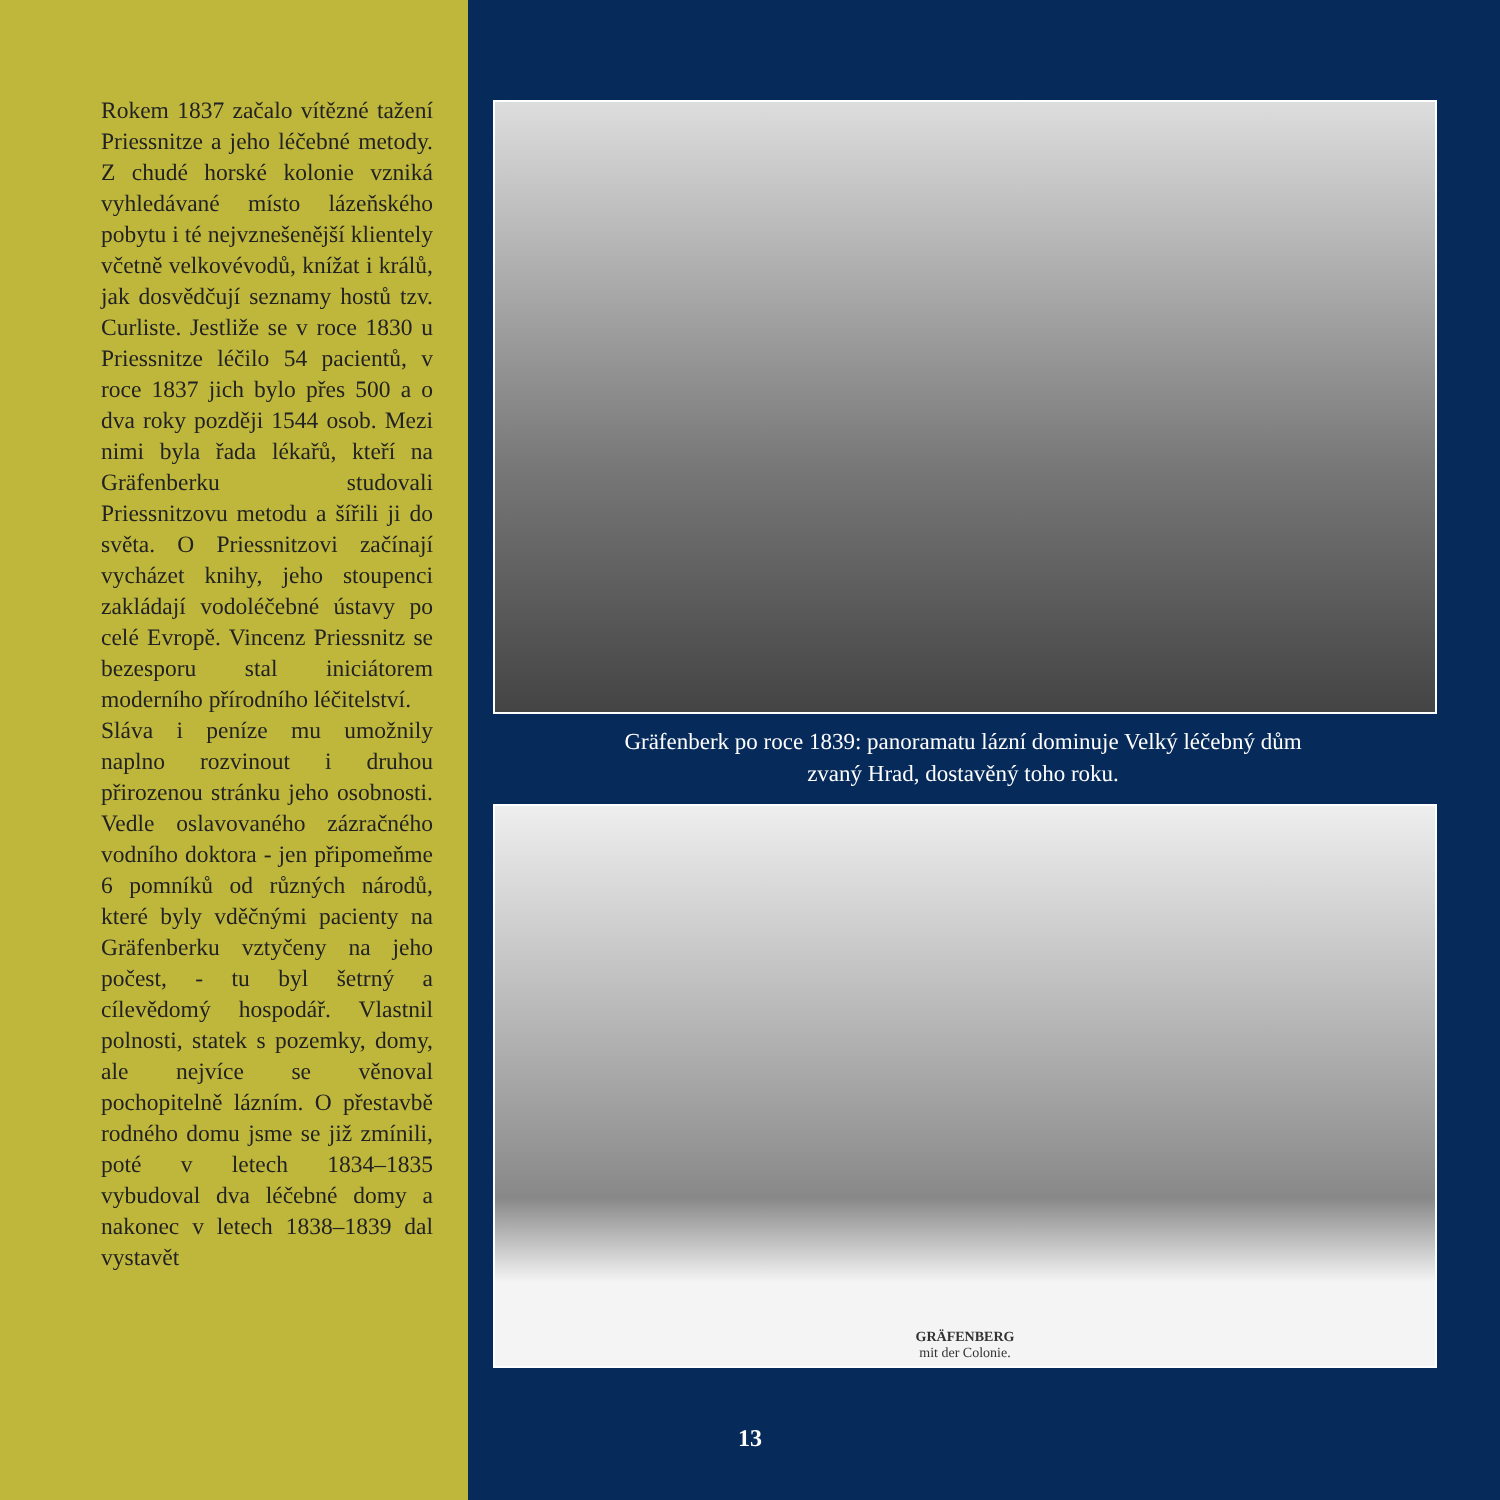Rokem 1837 začalo vítězné tažení Priessnitze a jeho léčebné metody. Z chudé horské kolonie vzniká vyhledávané místo lázeňského pobytu i té nejvznešenější klientely včetně velkovévodů, knížat i králů, jak dosvědčují seznamy hostů tzv. Curliste. Jestliže se v roce 1830 u Priessnitze léčilo 54 pacientů, v roce 1837 jich bylo přes 500 a o dva roky později 1544 osob. Mezi nimi byla řada lékařů, kteří na Gräfenberku studovali Priessnitzovu metodu a šířili ji do světa. O Priessnitzovi začínají vycházet knihy, jeho stoupenci zakládají vodoléčebné ústavy po celé Evropě. Vincenz Priessnitz se bezesporu stal iniciátorem moderního přírodního léčitelství.
Sláva i peníze mu umožnily naplno rozvinout i druhou přirozenou stránku jeho osobnosti. Vedle oslavovaného zázračného vodního doktora - jen připomeňme 6 pomníků od různých národů, které byly vděčnými pacienty na Gräfenberku vztyčeny na jeho počest, - tu byl šetrný a cílevědomý hospodář. Vlastnil polnosti, statek s pozemky, domy, ale nejvíce se věnoval pochopitelně lázním. O přestavbě rodného domu jsme se již zmínili, poté v letech 1834–1835 vybudoval dva léčebné domy a nakonec v letech 1838–1839 dal vystavět
Gräfenberk po roce 1839: panoramatu lázní dominuje Velký léčebný dům
zvaný Hrad, dostavěný toho roku.
GRÄFENBERG
mit der Colonie.
13